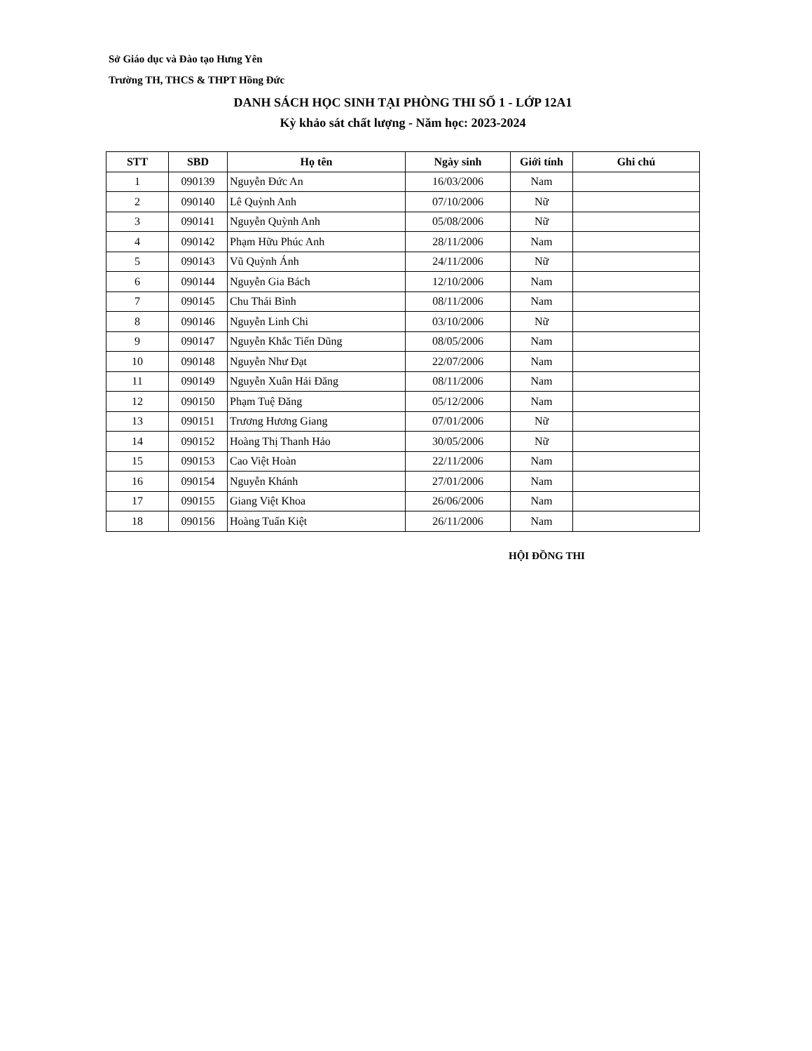Sở Giáo dục và Đào tạo Hưng Yên
Trường TH, THCS & THPT Hồng Đức
DANH SÁCH HỌC SINH TẠI PHÒNG THI SỐ 1 - LỚP 12A1
Kỳ khảo sát chất lượng - Năm học: 2023-2024
| STT | SBD | Họ tên | Ngày sinh | Giới tính | Ghi chú |
| --- | --- | --- | --- | --- | --- |
| 1 | 090139 | Nguyễn Đức An | 16/03/2006 | Nam | |
| 2 | 090140 | Lê Quỳnh Anh | 07/10/2006 | Nữ | |
| 3 | 090141 | Nguyễn Quỳnh Anh | 05/08/2006 | Nữ | |
| 4 | 090142 | Phạm Hữu Phúc Anh | 28/11/2006 | Nam | |
| 5 | 090143 | Vũ Quỳnh Ánh | 24/11/2006 | Nữ | |
| 6 | 090144 | Nguyễn Gia Bách | 12/10/2006 | Nam | |
| 7 | 090145 | Chu Thái Bình | 08/11/2006 | Nam | |
| 8 | 090146 | Nguyễn Linh Chi | 03/10/2006 | Nữ | |
| 9 | 090147 | Nguyễn Khắc Tiến Dũng | 08/05/2006 | Nam | |
| 10 | 090148 | Nguyễn Như Đạt | 22/07/2006 | Nam | |
| 11 | 090149 | Nguyễn Xuân Hải Đăng | 08/11/2006 | Nam | |
| 12 | 090150 | Phạm Tuệ Đăng | 05/12/2006 | Nam | |
| 13 | 090151 | Trương Hương Giang | 07/01/2006 | Nữ | |
| 14 | 090152 | Hoàng Thị Thanh Hảo | 30/05/2006 | Nữ | |
| 15 | 090153 | Cao Việt Hoàn | 22/11/2006 | Nam | |
| 16 | 090154 | Nguyễn Khánh | 27/01/2006 | Nam | |
| 17 | 090155 | Giang Việt Khoa | 26/06/2006 | Nam | |
| 18 | 090156 | Hoàng Tuấn Kiệt | 26/11/2006 | Nam | |
HỘI ĐỒNG THI